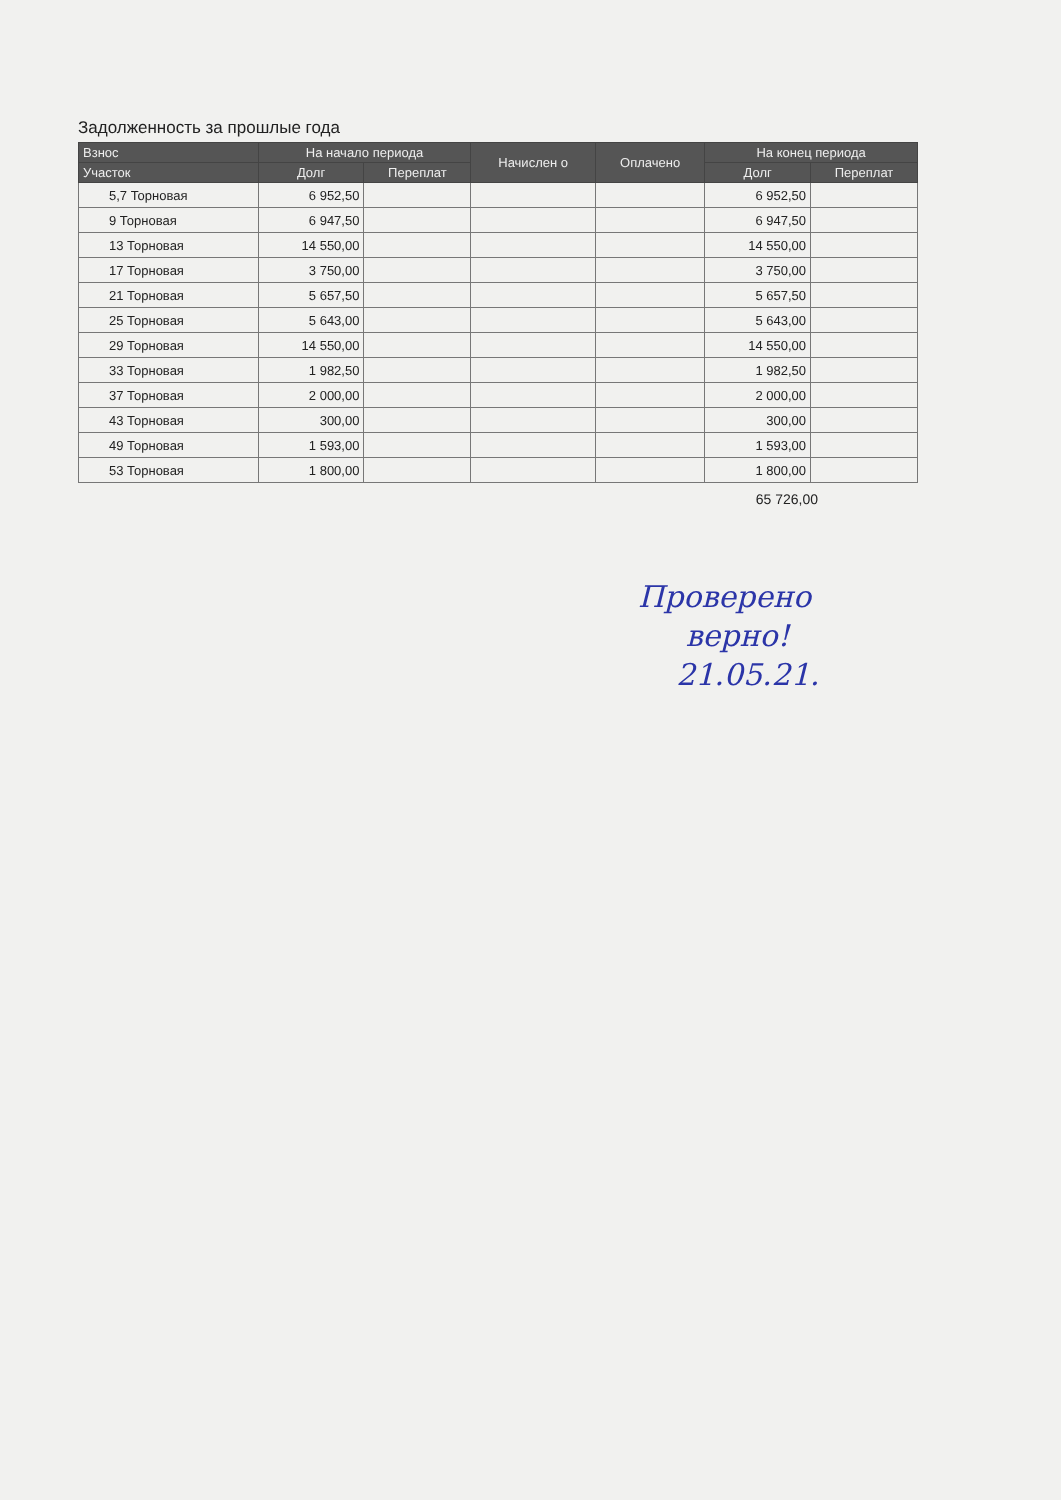Задолженность за прошлые года
| Взнос | На начало периода | | Начислен о | Оплачено | На конец периода | |
| --- | --- | --- | --- | --- | --- | --- |
| Участок | Долг | Переплат | | | Долг | Переплат |
| 5,7 Торновая | 6 952,50 | | | | 6 952,50 | |
| 9 Торновая | 6 947,50 | | | | 6 947,50 | |
| 13 Торновая | 14 550,00 | | | | 14 550,00 | |
| 17 Торновая | 3 750,00 | | | | 3 750,00 | |
| 21 Торновая | 5 657,50 | | | | 5 657,50 | |
| 25 Торновая | 5 643,00 | | | | 5 643,00 | |
| 29 Торновая | 14 550,00 | | | | 14 550,00 | |
| 33 Торновая | 1 982,50 | | | | 1 982,50 | |
| 37 Торновая | 2 000,00 | | | | 2 000,00 | |
| 43 Торновая | 300,00 | | | | 300,00 | |
| 49 Торновая | 1 593,00 | | | | 1 593,00 | |
| 53 Торновая | 1 800,00 | | | | 1 800,00 | |
65 726,00
Проверено
верно!
21.05.21.